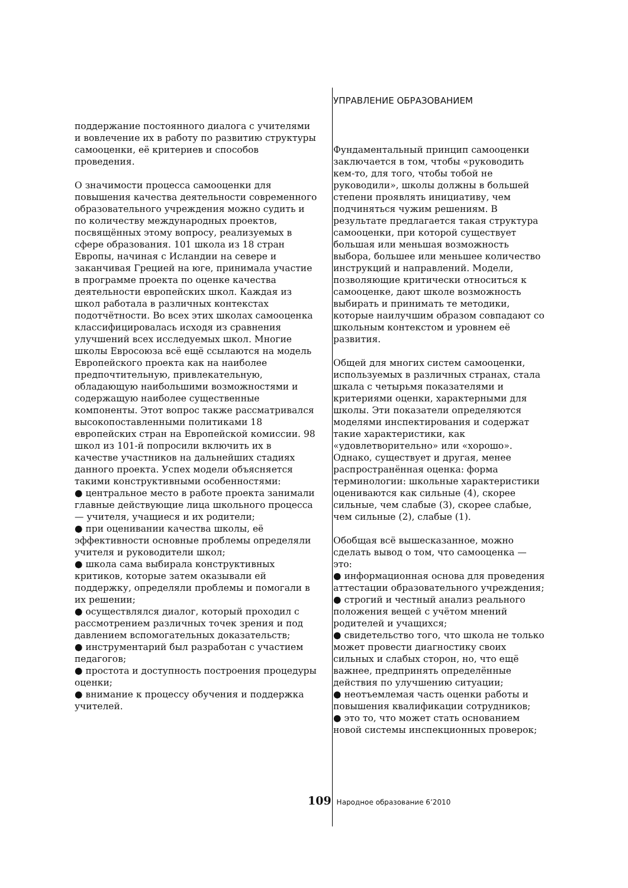УПРАВЛЕНИЕ ОБРАЗОВАНИЕМ
поддержание постоянного диалога с учителями и вовлечение их в работу по развитию структуры самооценки, её критериев и способов проведения.
О значимости процесса самооценки для повышения качества деятельности современного образовательного учреждения можно судить и по количеству международных проектов, посвящённых этому вопросу, реализуемых в сфере образования. 101 школа из 18 стран Европы, начиная с Исландии на севере и заканчивая Грецией на юге, принимала участие в программе проекта по оценке качества деятельности европейских школ. Каждая из школ работала в различных контекстах подотчётности. Во всех этих школах самооценка классифицировалась исходя из сравнения улучшений всех исследуемых школ. Многие школы Евросоюза всё ещё ссылаются на модель Европейского проекта как на наиболее предпочтительную, привлекательную, обладающую наибольшими возможностями и содержащую наиболее существенные компоненты. Этот вопрос также рассматривался высокопоставленными политиками 18 европейских стран на Европейской комиссии. 98 школ из 101-й попросили включить их в качестве участников на дальнейших стадиях данного проекта. Успех модели объясняется такими конструктивными особенностями:
● центральное место в работе проекта занимали главные действующие лица школьного процесса — учителя, учащиеся и их родители;
● при оценивании качества школы, её эффективности основные проблемы определяли учителя и руководители школ;
● школа сама выбирала конструктивных критиков, которые затем оказывали ей поддержку, определяли проблемы и помогали в их решении;
● осуществлялся диалог, который проходил с рассмотрением различных точек зрения и под давлением вспомогательных доказательств;
● инструментарий был разработан с участием педагогов;
● простота и доступность построения процедуры оценки;
● внимание к процессу обучения и поддержка учителей.
Фундаментальный принцип самооценки заключается в том, чтобы «руководить кем-то, для того, чтобы тобой не руководили», школы должны в большей степени проявлять инициативу, чем подчиняться чужим решениям. В результате предлагается такая структура самооценки, при которой существует большая или меньшая возможность выбора, большее или меньшее количество инструкций и направлений. Модели, позволяющие критически относиться к самооценке, дают школе возможность выбирать и принимать те методики, которые наилучшим образом совпадают со школьным контекстом и уровнем её развития.
Общей для многих систем самооценки, используемых в различных странах, стала шкала с четырьмя показателями и критериями оценки, характерными для школы. Эти показатели определяются моделями инспектирования и содержат такие характеристики, как «удовлетворительно» или «хорошо». Однако, существует и другая, менее распространённая оценка: форма терминологии: школьные характеристики оцениваются как сильные (4), скорее сильные, чем слабые (3), скорее слабые, чем сильные (2), слабые (1).
Обобщая всё вышесказанное, можно сделать вывод о том, что самооценка — это:
● информационная основа для проведения аттестации образовательного учреждения;
● строгий и честный анализ реального положения вещей с учётом мнений родителей и учащихся;
● свидетельство того, что школа не только может провести диагностику своих сильных и слабых сторон, но, что ещё важнее, предпринять определённые действия по улучшению ситуации;
● неотъемлемая часть оценки работы и повышения квалификации сотрудников;
● это то, что может стать основанием новой системы инспекционных проверок;
109 Народное образование 6’2010